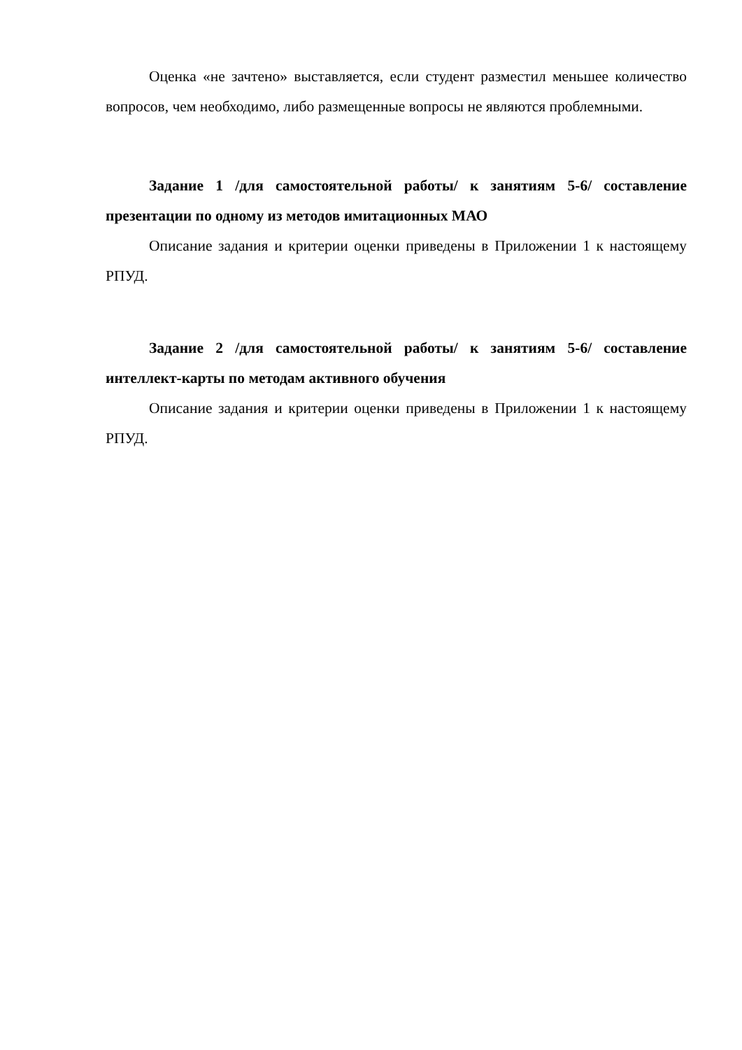Оценка «не зачтено» выставляется, если студент разместил меньшее количество вопросов, чем необходимо, либо размещенные вопросы не являются проблемными.
Задание 1 /для самостоятельной работы/ к занятиям 5-6/ составление презентации по одному из методов имитационных МАО
Описание задания и критерии оценки приведены в Приложении 1 к настоящему РПУД.
Задание 2 /для самостоятельной работы/ к занятиям 5-6/ составление интеллект-карты по методам активного обучения
Описание задания и критерии оценки приведены в Приложении 1 к настоящему РПУД.